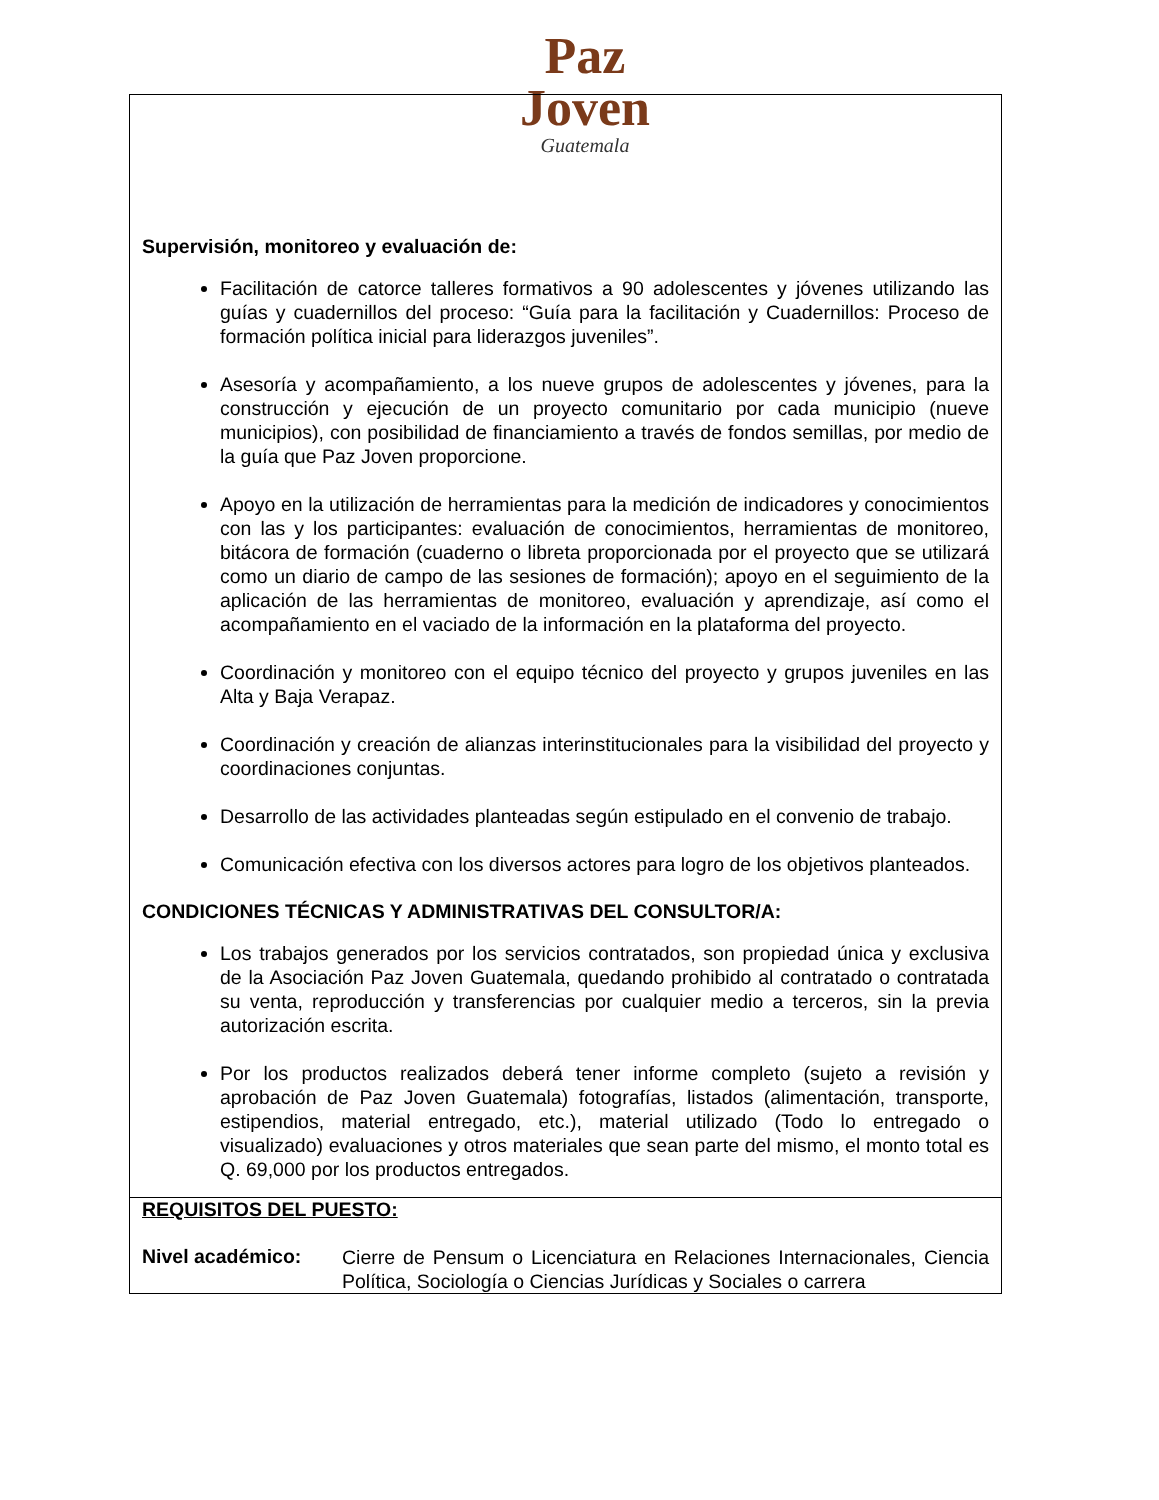Paz
Joven
Guatemala
| Supervisión, monitoreo y evaluación de: Facilitación de catorce talleres formativos a 90 adolescentes y jóvenes utilizando las guías y cuadernillos del proceso: “Guía para la facilitación y Cuadernillos: Proceso de formación política inicial para liderazgos juveniles”. Asesoría y acompañamiento, a los nueve grupos de adolescentes y jóvenes, para la construcción y ejecución de un proyecto comunitario por cada municipio (nueve municipios), con posibilidad de financiamiento a través de fondos semillas, por medio de la guía que Paz Joven proporcione. Apoyo en la utilización de herramientas para la medición de indicadores y conocimientos con las y los participantes: evaluación de conocimientos, herramientas de monitoreo, bitácora de formación (cuaderno o libreta proporcionada por el proyecto que se utilizará como un diario de campo de las sesiones de formación); apoyo en el seguimiento de la aplicación de las herramientas de monitoreo, evaluación y aprendizaje, así como el acompañamiento en el vaciado de la información en la plataforma del proyecto. Coordinación y monitoreo con el equipo técnico del proyecto y grupos juveniles en las Alta y Baja Verapaz. Coordinación y creación de alianzas interinstitucionales para la visibilidad del proyecto y coordinaciones conjuntas. Desarrollo de las actividades planteadas según estipulado en el convenio de trabajo. Comunicación efectiva con los diversos actores para logro de los objetivos planteados. CONDICIONES TÉCNICAS Y ADMINISTRATIVAS DEL CONSULTOR/A: Los trabajos generados por los servicios contratados, son propiedad única y exclusiva de la Asociación Paz Joven Guatemala, quedando prohibido al contratado o contratada su venta, reproducción y transferencias por cualquier medio a terceros, sin la previa autorización escrita. Por los productos realizados deberá tener informe completo (sujeto a revisión y aprobación de Paz Joven Guatemala) fotografías, listados (alimentación, transporte, estipendios, material entregado, etc.), material utilizado (Todo lo entregado o visualizado) evaluaciones y otros materiales que sean parte del mismo, el monto total es Q. 69,000 por los productos entregados. |
| REQUISITOS DEL PUESTO: Nivel académico: Cierre de Pensum o Licenciatura en Relaciones Internacionales, Ciencia Política, Sociología o Ciencias Jurídicas y Sociales o carrera |